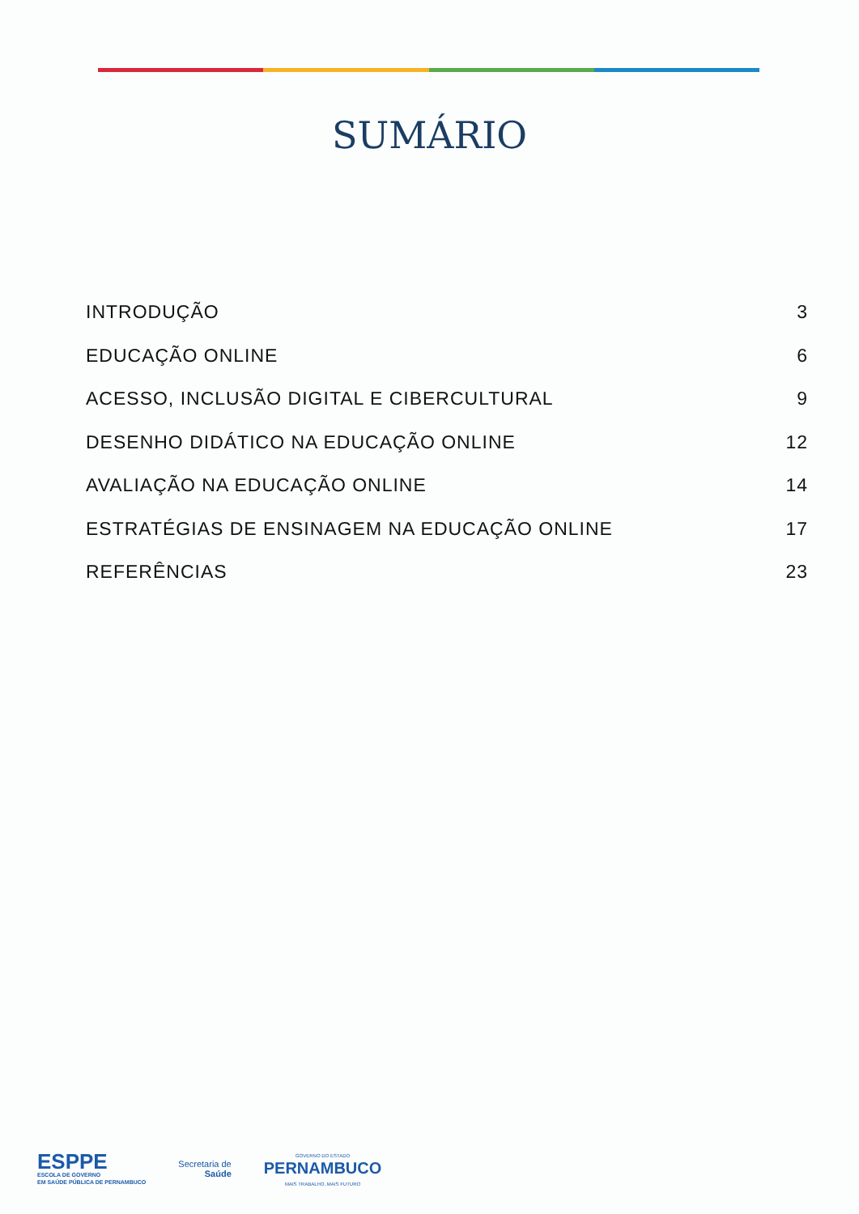SUMÁRIO
INTRODUÇÃO 3
EDUCAÇÃO ONLINE 6
ACESSO, INCLUSÃO DIGITAL E CIBERCULTURAL 9
DESENHO DIDÁTICO NA EDUCAÇÃO ONLINE 12
AVALIAÇÃO NA EDUCAÇÃO ONLINE 14
ESTRATÉGIAS DE ENSINAGEM NA EDUCAÇÃO ONLINE 17
REFERÊNCIAS 23
ESPPE
ESCOLA DE GOVERNO
EM SAÚDE PÚBLICA DE PERNAMBUCO
Secretaria de
Saúde
GOVERNO DO ESTADO
PERNAMBUCO
MAIS TRABALHO, MAIS FUTURO